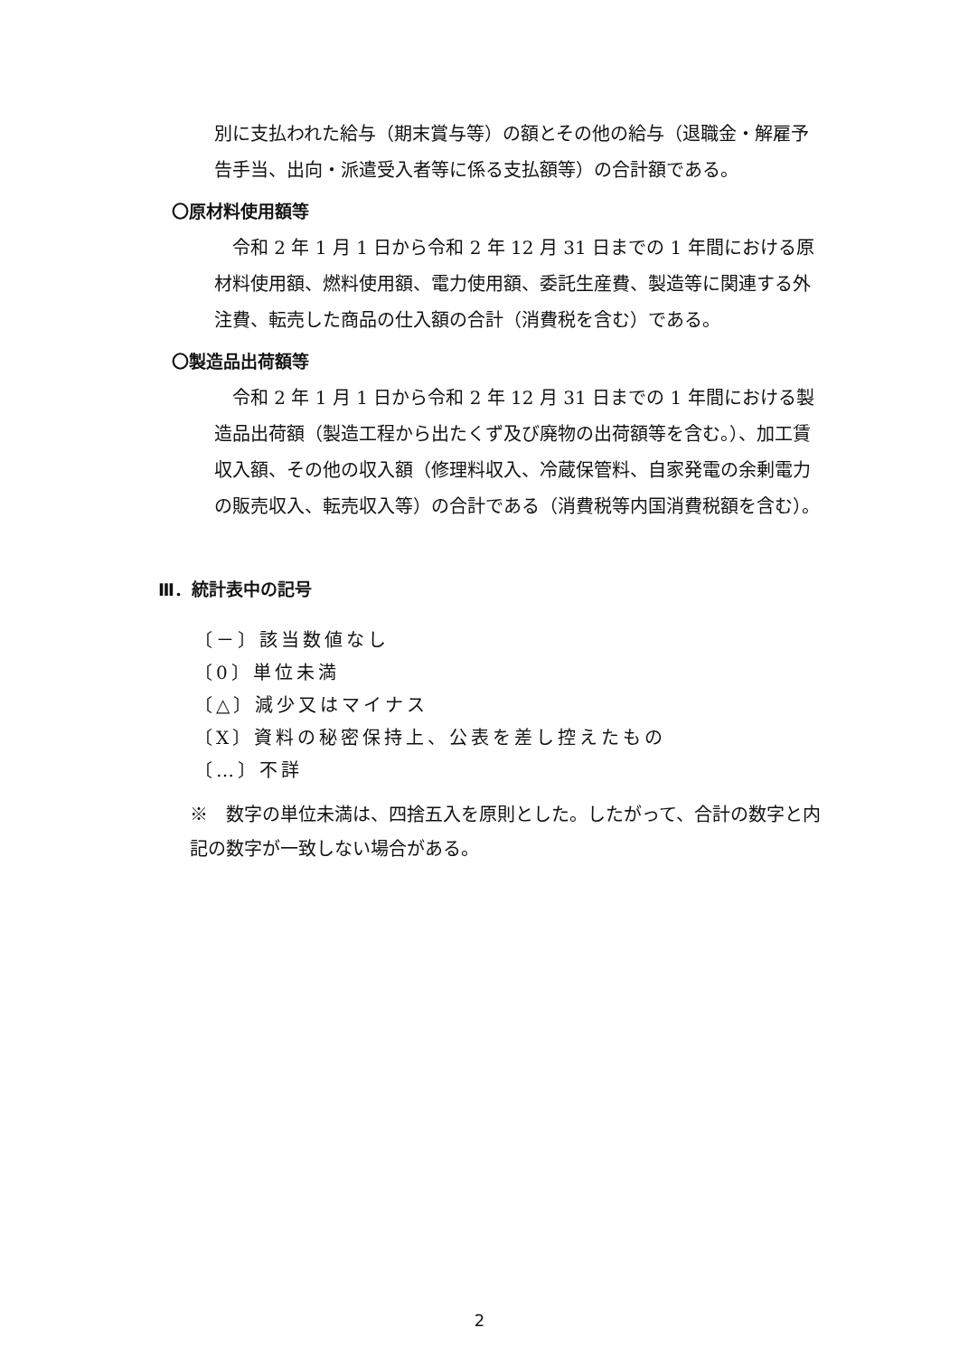別に支払われた給与（期末賞与等）の額とその他の給与（退職金・解雇予告手当、出向・派遣受入者等に係る支払額等）の合計額である。
〇原材料使用額等
　令和 2 年 1 月 1 日から令和 2 年 12 月 31 日までの 1 年間における原材料使用額、燃料使用額、電力使用額、委託生産費、製造等に関連する外注費、転売した商品の仕入額の合計（消費税を含む）である。
〇製造品出荷額等
　令和 2 年 1 月 1 日から令和 2 年 12 月 31 日までの 1 年間における製造品出荷額（製造工程から出たくず及び廃物の出荷額等を含む。）、加工賃収入額、その他の収入額（修理料収入、冷蔵保管料、自家発電の余剰電力の販売収入、転売収入等）の合計である（消費税等内国消費税額を含む）。
Ⅲ．統計表中の記号
〔－〕該当数値なし
〔0〕単位未満
〔△〕減少又はマイナス
〔X〕資料の秘密保持上、公表を差し控えたもの
〔…〕不詳
※　数字の単位未満は、四捨五入を原則とした。したがって、合計の数字と内記の数字が一致しない場合がある。
2